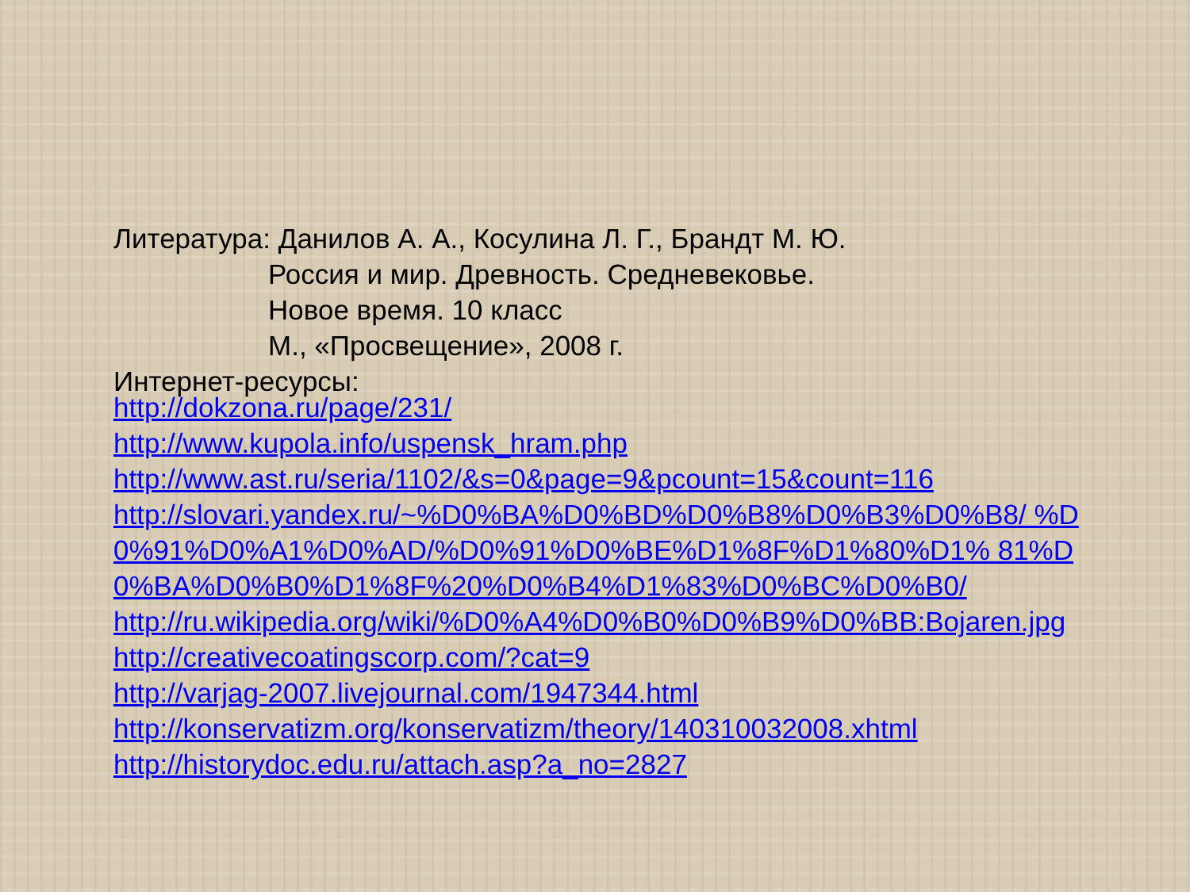Литература: Данилов А. А., Косулина Л. Г., Брандт М. Ю.
Россия и мир. Древность. Средневековье.
Новое время. 10 класс
М., «Просвещение», 2008 г.
Интернет-ресурсы:
http://dokzona.ru/page/231/
http://www.kupola.info/uspensk_hram.php
http://www.ast.ru/seria/1102/&s=0&page=9&pcount=15&count=116
http://slovari.yandex.ru/~%D0%BA%D0%BD%D0%B8%D0%B3%D0%B8/ %D0%91%D0%A1%D0%AD/%D0%91%D0%BE%D1%8F%D1%80%D1% 81%D0%BA%D0%B0%D1%8F%20%D0%B4%D1%83%D0%BC%D0%B0/
http://ru.wikipedia.org/wiki/%D0%A4%D0%B0%D0%B9%D0%BB:Bojaren.jpg
http://creativecoatingscorp.com/?cat=9
http://varjag-2007.livejournal.com/1947344.html
http://konservatizm.org/konservatizm/theory/140310032008.xhtml
http://historydoc.edu.ru/attach.asp?a_no=2827